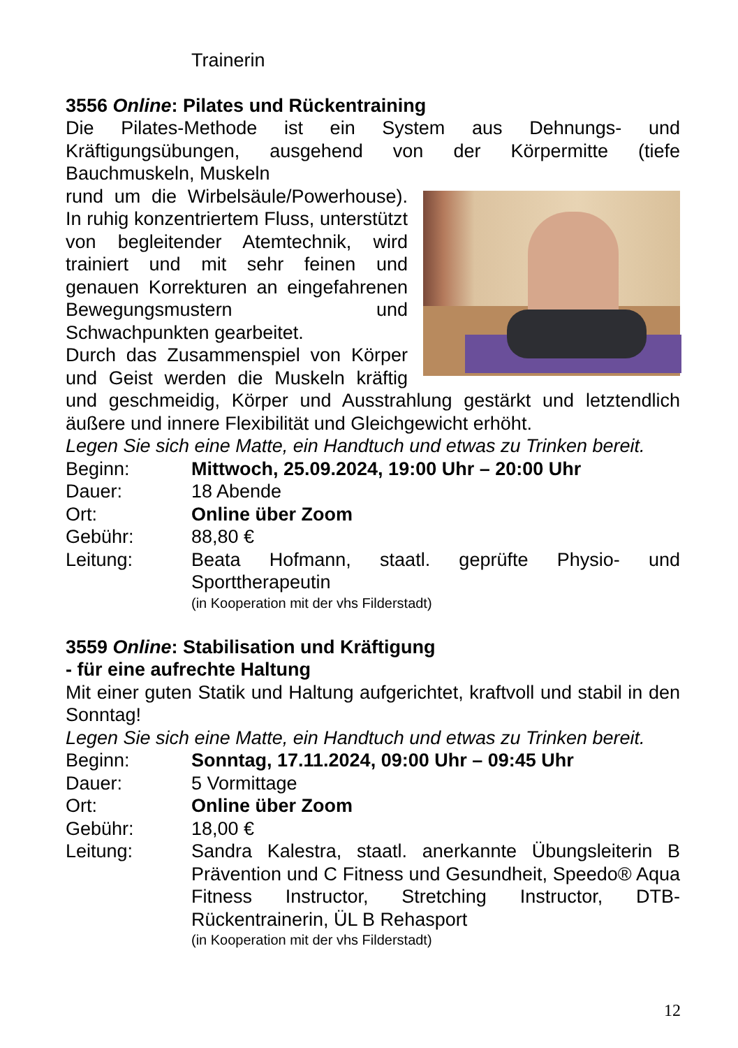Trainerin
3556 Online: Pilates und Rückentraining
Die Pilates-Methode ist ein System aus Dehnungs- und Kräftigungsübungen, ausgehend von der Körpermitte (tiefe Bauchmuskeln, Muskeln
rund um die Wirbelsäule/Powerhouse). In ruhig konzentriertem Fluss, unterstützt von begleitender Atemtechnik, wird trainiert und mit sehr feinen und genauen Korrekturen an eingefahrenen Bewegungsmustern und Schwachpunkten gearbeitet.
Durch das Zusammenspiel von Körper und Geist werden die Muskeln kräftig und geschmeidig, Körper und Ausstrahlung gestärkt und letztendlich äußere und innere Flexibilität und Gleichgewicht erhöht.
Legen Sie sich eine Matte, ein Handtuch und etwas zu Trinken bereit.
Beginn: Mittwoch, 25.09.2024, 19:00 Uhr – 20:00 Uhr
Dauer: 18 Abende
Ort: Online über Zoom
Gebühr: 88,80 €
Leitung: Beata Hofmann, staatl. geprüfte Physio- und Sporttherapeutin
(in Kooperation mit der vhs Filderstadt)
3559 Online: Stabilisation und Kräftigung
- für eine aufrechte Haltung
Mit einer guten Statik und Haltung aufgerichtet, kraftvoll und stabil in den Sonntag!
Legen Sie sich eine Matte, ein Handtuch und etwas zu Trinken bereit.
Beginn: Sonntag, 17.11.2024, 09:00 Uhr – 09:45 Uhr
Dauer: 5 Vormittage
Ort: Online über Zoom
Gebühr: 18,00 €
Leitung: Sandra Kalestra, staatl. anerkannte Übungsleiterin B Prävention und C Fitness und Gesundheit, Speedo® Aqua Fitness Instructor, Stretching Instructor, DTB-Rückentrainerin, ÜL B Rehasport
(in Kooperation mit der vhs Filderstadt)
12